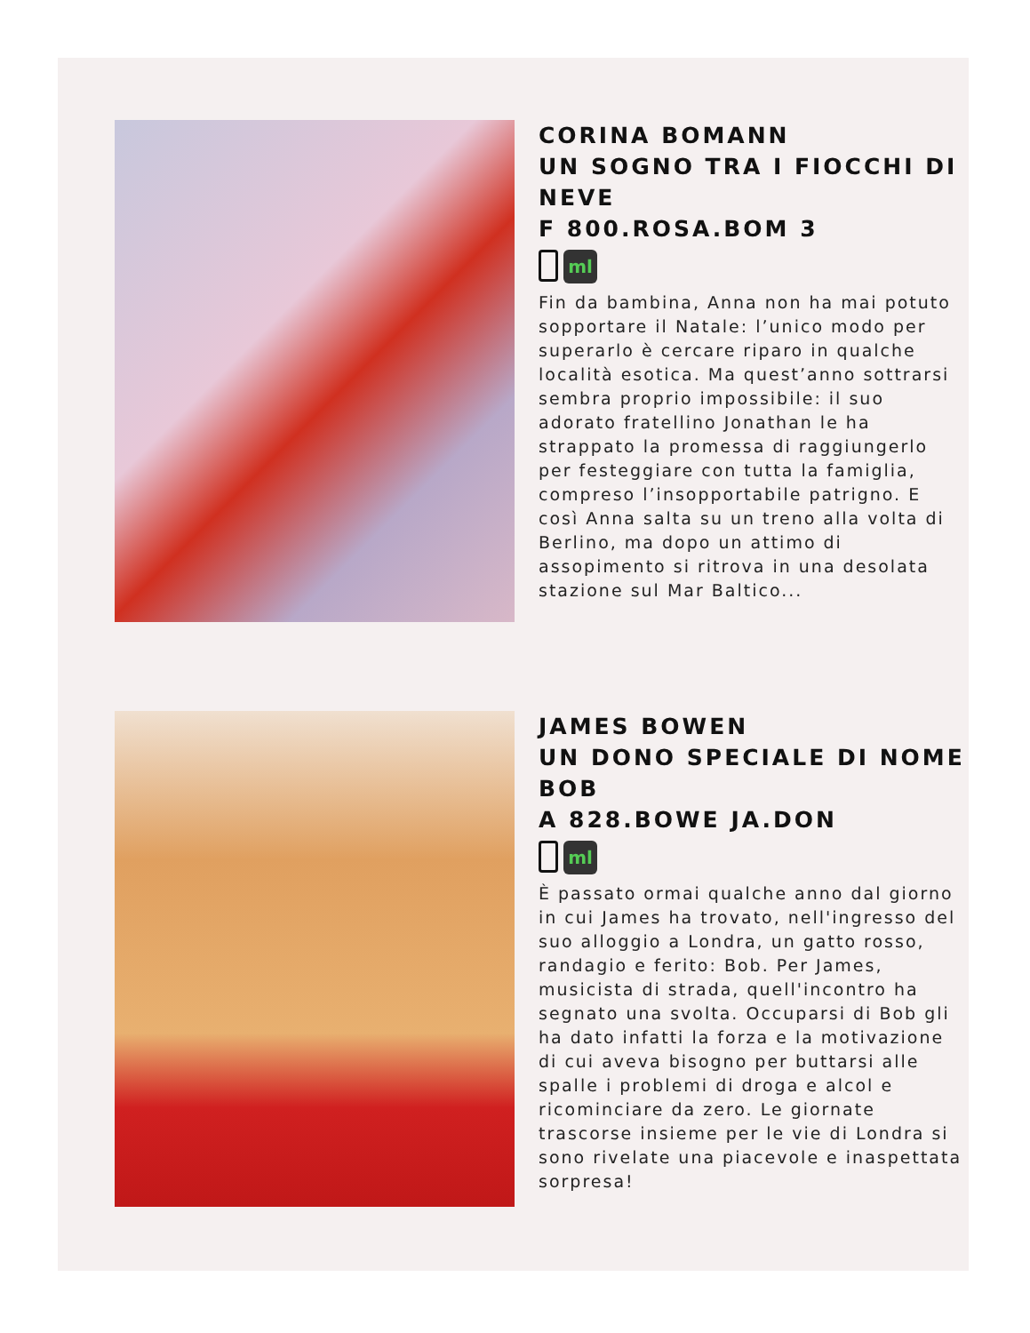CORINA BOMANN
UN SOGNO TRA I FIOCCHI DI NEVE
F 800.ROSA.BOM 3
ml
Fin da bambina, Anna non ha mai potuto sopportare il Natale: l’unico modo per superarlo è cercare riparo in qualche località esotica. Ma quest’anno sottrarsi sembra proprio impossibile: il suo adorato fratellino Jonathan le ha strappato la promessa di raggiungerlo per festeggiare con tutta la famiglia, compreso l’insopportabile patrigno. E così Anna salta su un treno alla volta di Berlino, ma dopo un attimo di assopimento si ritrova in una desolata stazione sul Mar Baltico...
JAMES BOWEN
UN DONO SPECIALE DI NOME BOB
A 828.BOWE JA.DON
ml
È passato ormai qualche anno dal giorno in cui James ha trovato, nell'ingresso del suo alloggio a Londra, un gatto rosso, randagio e ferito: Bob. Per James, musicista di strada, quell'incontro ha segnato una svolta. Occuparsi di Bob gli ha dato infatti la forza e la motivazione di cui aveva bisogno per buttarsi alle spalle i problemi di droga e alcol e ricominciare da zero. Le giornate trascorse insieme per le vie di Londra si sono rivelate una piacevole e inaspettata sorpresa!